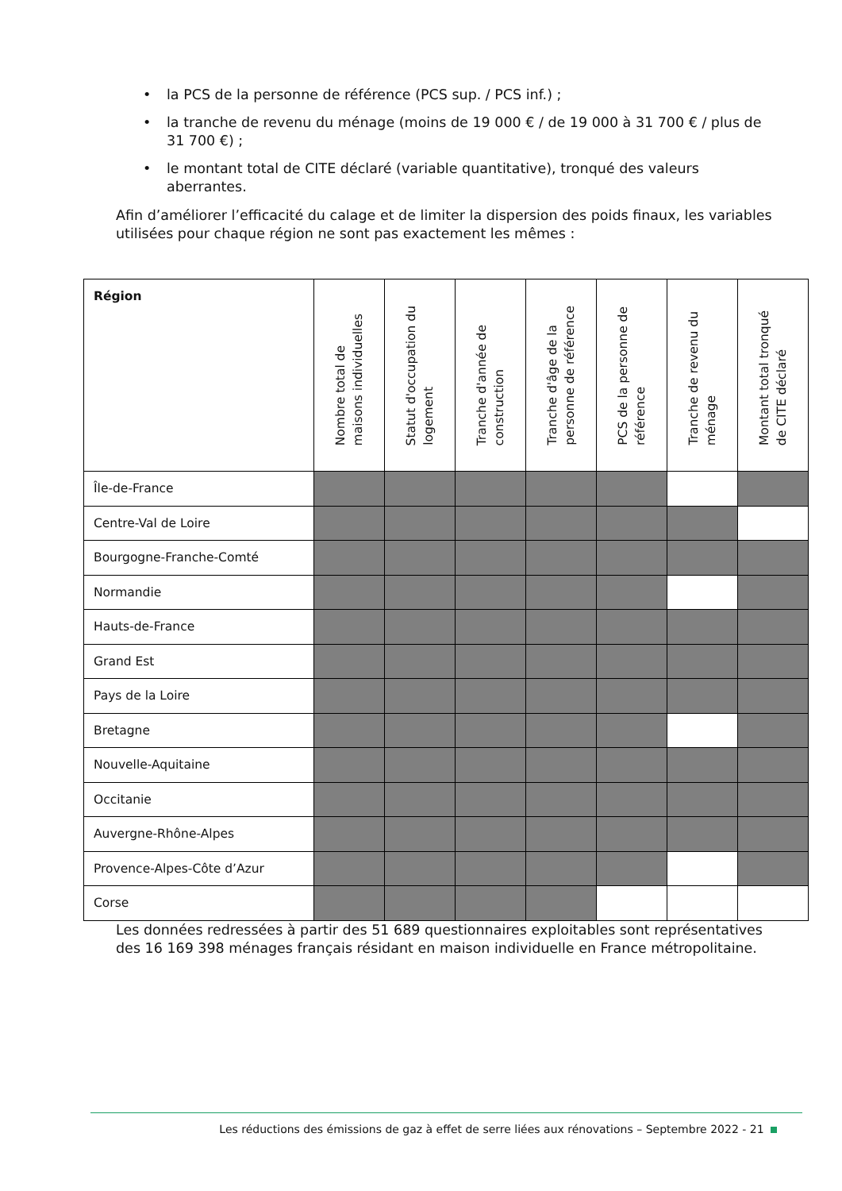• la PCS de la personne de référence (PCS sup. / PCS inf.) ;
• la tranche de revenu du ménage (moins de 19 000 € / de 19 000 à 31 700 € / plus de 31 700 €) ;
• le montant total de CITE déclaré (variable quantitative), tronqué des valeurs aberrantes.
Afin d’améliorer l’efficacité du calage et de limiter la dispersion des poids finaux, les variables utilisées pour chaque région ne sont pas exactement les mêmes :
| Région | Nombre total de maisons individuelles | Statut d'occupation du logement | Tranche d'année de construction | Tranche d'âge de la personne de référence | PCS de la personne de référence | Tranche de revenu du ménage | Montant total tronqué de CITE déclaré |
| --- | --- | --- | --- | --- | --- | --- | --- |
| Île-de-France | | | | | | | |
| Centre-Val de Loire | | | | | | | |
| Bourgogne-Franche-Comté | | | | | | | |
| Normandie | | | | | | | |
| Hauts-de-France | | | | | | | |
| Grand Est | | | | | | | |
| Pays de la Loire | | | | | | | |
| Bretagne | | | | | | | |
| Nouvelle-Aquitaine | | | | | | | |
| Occitanie | | | | | | | |
| Auvergne-Rhône-Alpes | | | | | | | |
| Provence-Alpes-Côte d’Azur | | | | | | | |
| Corse | | | | | | | |
Les données redressées à partir des 51 689 questionnaires exploitables sont représentatives des 16 169 398 ménages français résidant en maison individuelle en France métropolitaine.
Les réductions des émissions de gaz à effet de serre liées aux rénovations – Septembre 2022 - 21